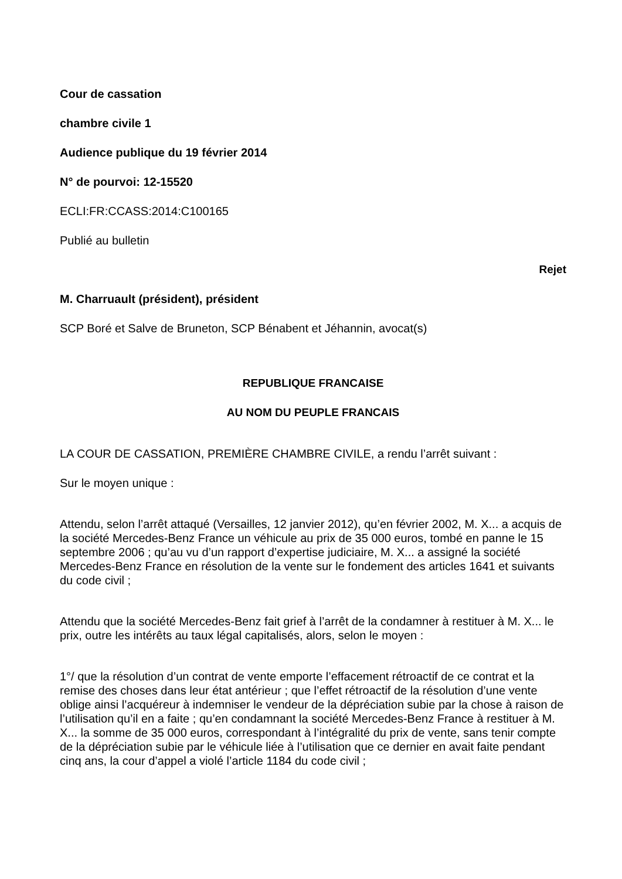Cour de cassation
chambre civile 1
Audience publique du 19 février 2014
N° de pourvoi: 12-15520
ECLI:FR:CCASS:2014:C100165
Publié au bulletin
Rejet
M. Charruault (président), président
SCP Boré et Salve de Bruneton, SCP Bénabent et Jéhannin, avocat(s)
REPUBLIQUE FRANCAISE
AU NOM DU PEUPLE FRANCAIS
LA COUR DE CASSATION, PREMIÈRE CHAMBRE CIVILE, a rendu l’arrêt suivant :
Sur le moyen unique :
Attendu, selon l’arrêt attaqué (Versailles, 12 janvier 2012), qu’en février 2002, M. X... a acquis de la société Mercedes-Benz France un véhicule au prix de 35 000 euros, tombé en panne le 15 septembre 2006 ; qu’au vu d’un rapport d’expertise judiciaire, M. X... a assigné la société Mercedes-Benz France en résolution de la vente sur le fondement des articles 1641 et suivants du code civil ;
Attendu que la société Mercedes-Benz fait grief à l’arrêt de la condamner à restituer à M. X... le prix, outre les intérêts au taux légal capitalisés, alors, selon le moyen :
1°/ que la résolution d’un contrat de vente emporte l’effacement rétroactif de ce contrat et la remise des choses dans leur état antérieur ; que l’effet rétroactif de la résolution d’une vente oblige ainsi l’acquéreur à indemniser le vendeur de la dépréciation subie par la chose à raison de l’utilisation qu’il en a faite ; qu’en condamnant la société Mercedes-Benz France à restituer à M. X... la somme de 35 000 euros, correspondant à l’intégralité du prix de vente, sans tenir compte de la dépréciation subie par le véhicule liée à l’utilisation que ce dernier en avait faite pendant cinq ans, la cour d’appel a violé l’article 1184 du code civil ;